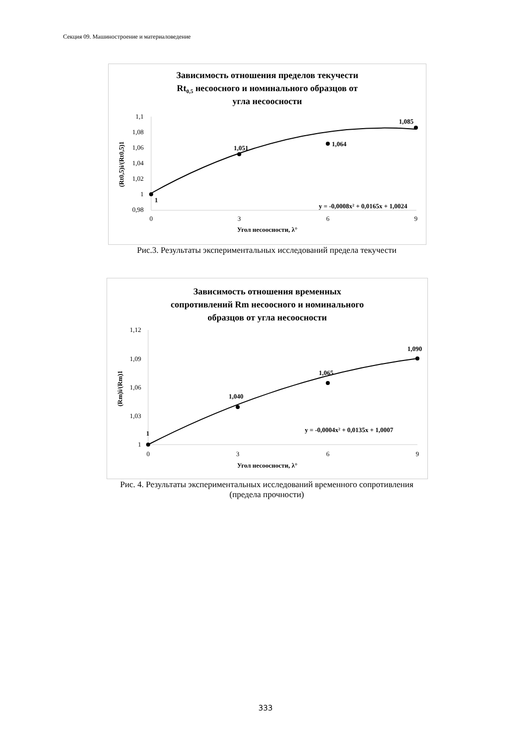Секция 09. Машиностроение и материаловедение
Зависимость отношения пределов текучести
Rt0,5 несоосного и номинального образцов от
угла несоосности
1,1
1,08
1,06
1,04
1,02
1
0,98
0
3
6
9
Угол несоосности, λ°
(Rt0,5)i/(Rt0,5)1
1
1,051
1,064
1,085
y = -0,0008x² + 0,0165x + 1,0024
Рис.3. Результаты экспериментальных исследований предела текучести
Зависимость отношения временных
сопротивлений Rm несоосного и номинального
образцов от угла несоосности
1,12
1,09
1,06
1,03
1
0
3
6
9
Угол несоосности, λ°
(Rm)i/(Rm)1
1
1,040
1,065
1,090
y = -0,0004x² + 0,0135x + 1,0007
Рис. 4. Результаты экспериментальных исследований временного сопротивления
(предела прочности)
333